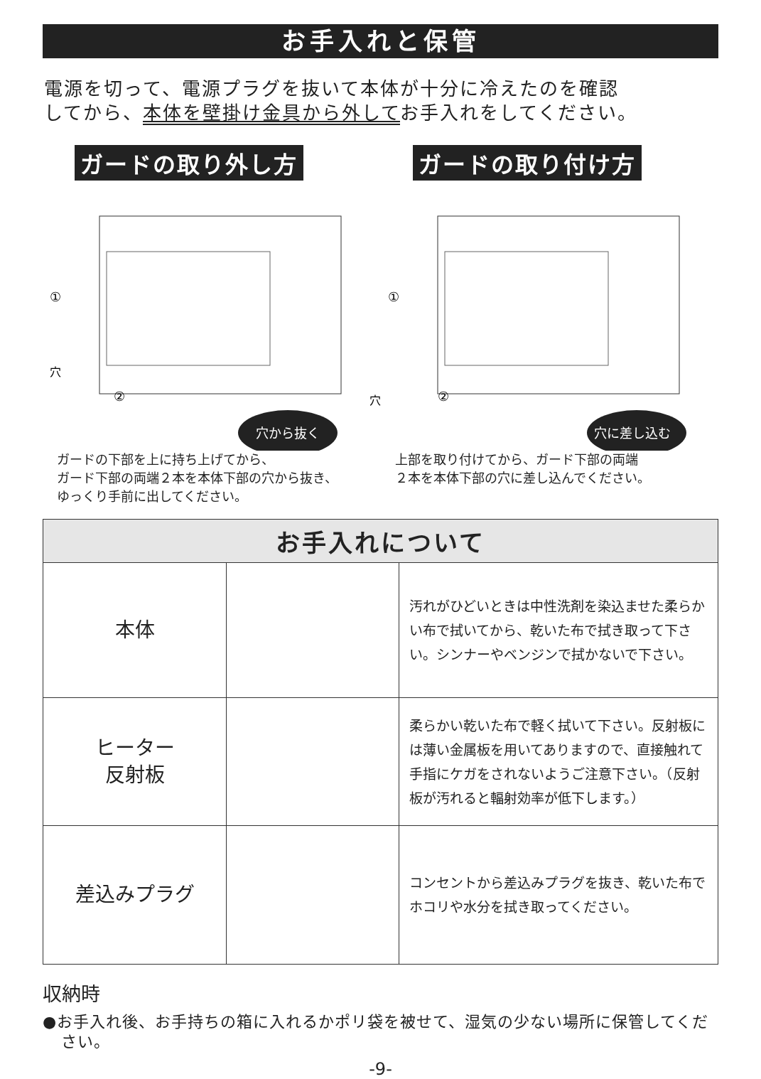お手入れと保管
電源を切って、電源プラグを抜いて本体が十分に冷えたのを確認
してから、本体を壁掛け金具から外してお手入れをしてください。
ガードの取り外し方
①
穴
②
穴
穴から抜く
ガードの下部を上に持ち上げてから、
ガード下部の両端２本を本体下部の穴から抜き、
ゆっくり手前に出してください。
ガードの取り付け方
①
②
穴に差し込む
上部を取り付けてから、ガード下部の両端
２本を本体下部の穴に差し込んでください。
| お手入れについて | | |
| --- | --- | --- |
| 本体 | | 汚れがひどいときは中性洗剤を染込ませた柔らかい布で拭いてから、乾いた布で拭き取って下さい。シンナーやベンジンで拭かないで下さい。 |
| ヒーター 反射板 | | 柔らかい乾いた布で軽く拭いて下さい。反射板には薄い金属板を用いてありますので、直接触れて手指にケガをされないようご注意下さい。（反射板が汚れると輻射効率が低下します。） |
| 差込みプラグ | | コンセントから差込みプラグを抜き、乾いた布でホコリや水分を拭き取ってください。 |
収納時
●お手入れ後、お手持ちの箱に入れるかポリ袋を被せて、湿気の少ない場所に保管してください。
-9-